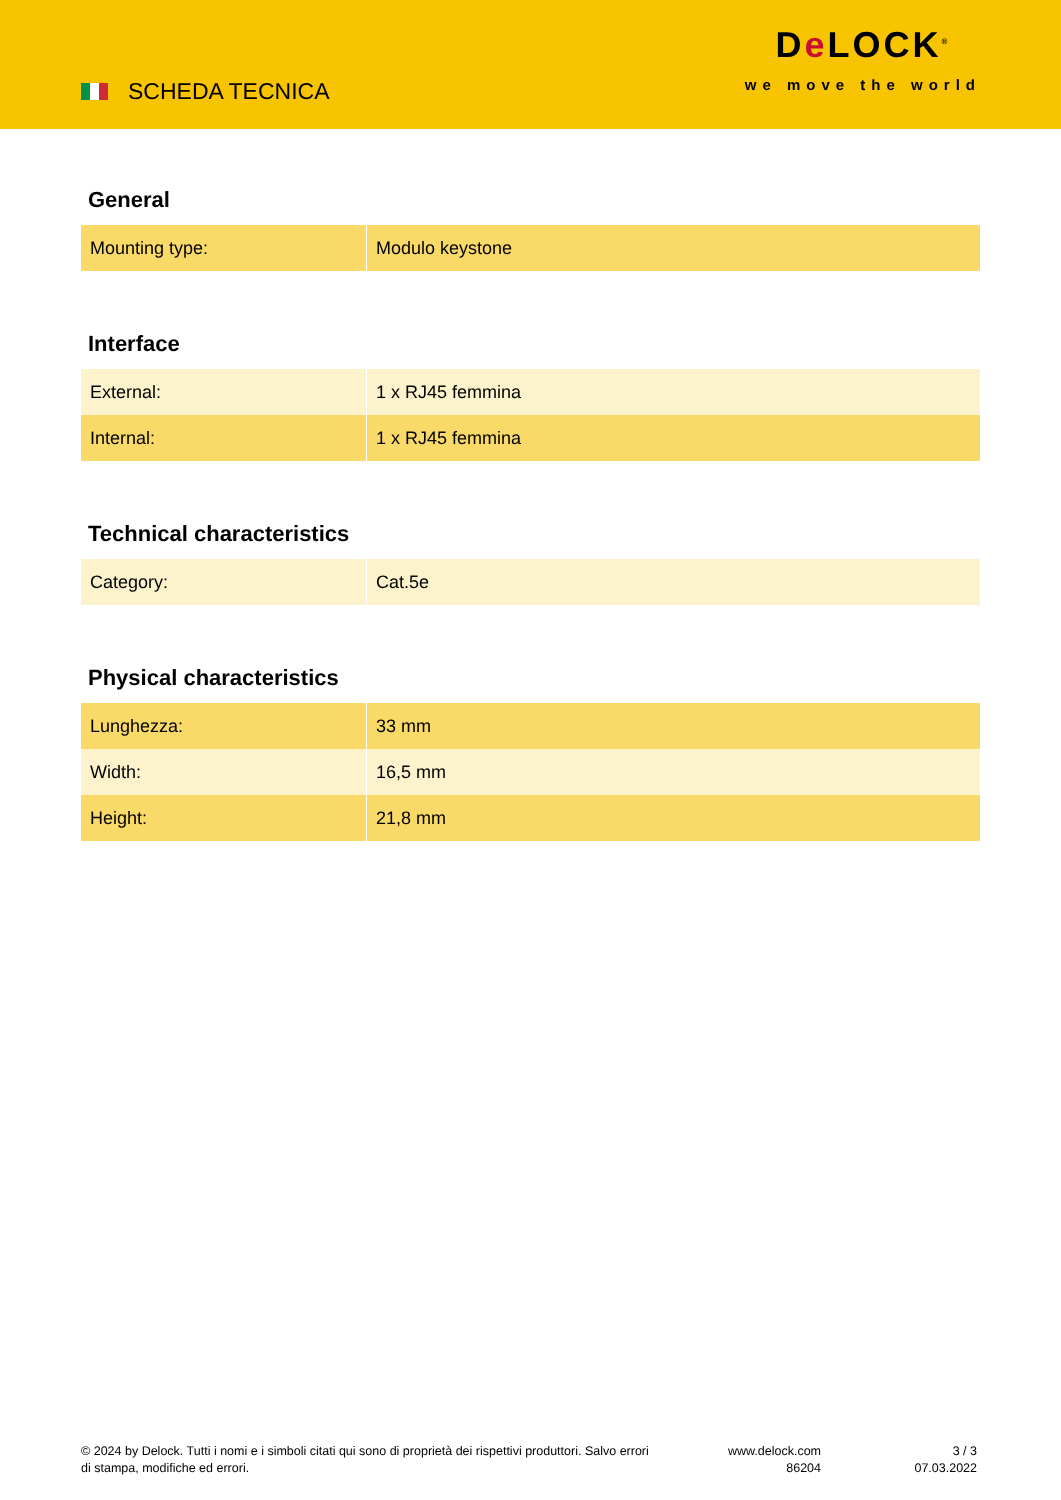SCHEDA TECNICA
De LOCK<sup>®</sup>
we move the world
General
| Mounting type: | Modulo keystone |
Interface
| External: | 1 x RJ45 femmina |
| Internal: | 1 x RJ45 femmina |
Technical characteristics
| Category: | Cat.5e |
Physical characteristics
| Lunghezza: | 33 mm |
| Width: | 16,5 mm |
| Height: | 21,8 mm |
© 2024 by Delock. Tutti i nomi e i simboli citati qui sono di proprietà dei rispettivi produttori. Salvo errori di stampa, modifiche ed errori.
www.delock.com
86204
3 / 3
07.03.2022